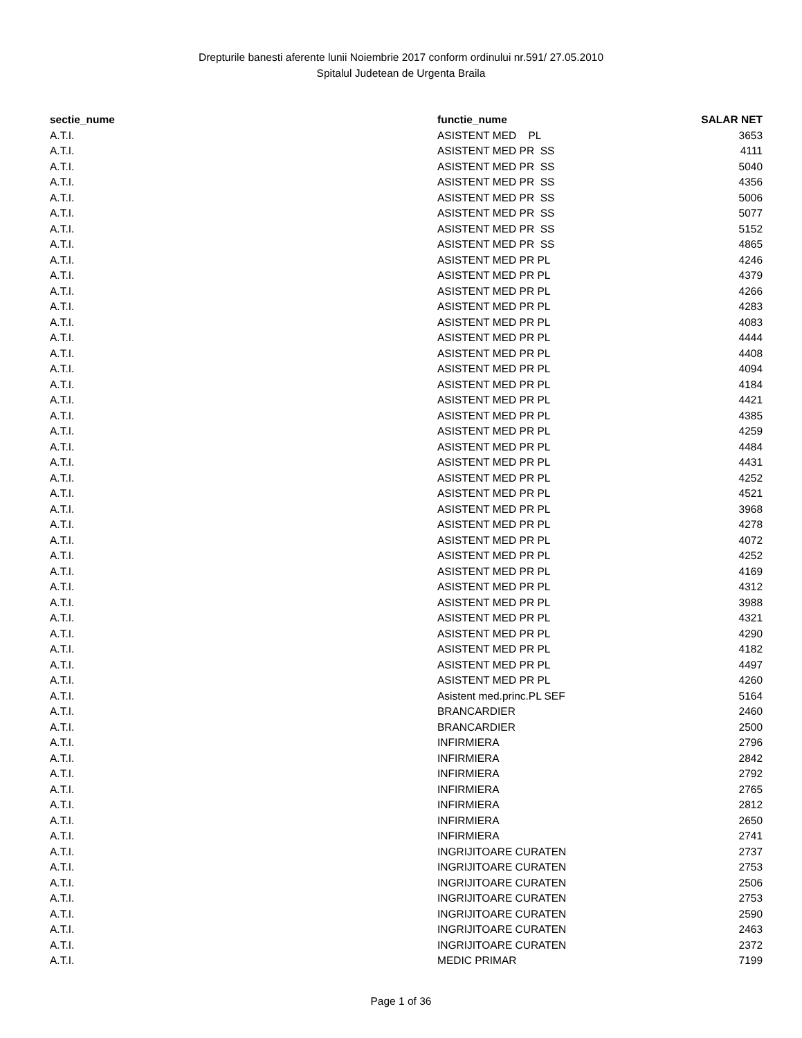Drepturile banesti aferente lunii Noiembrie 2017 conform ordinului nr.591/ 27.05.2010
Spitalul Judetean de Urgenta Braila
| sectie_nume | functie_nume | SALAR NET |
| --- | --- | --- |
| A.T.I. | ASISTENT MED PL | 3653 |
| A.T.I. | ASISTENT MED PR SS | 4111 |
| A.T.I. | ASISTENT MED PR SS | 5040 |
| A.T.I. | ASISTENT MED PR SS | 4356 |
| A.T.I. | ASISTENT MED PR SS | 5006 |
| A.T.I. | ASISTENT MED PR SS | 5077 |
| A.T.I. | ASISTENT MED PR SS | 5152 |
| A.T.I. | ASISTENT MED PR SS | 4865 |
| A.T.I. | ASISTENT MED PR PL | 4246 |
| A.T.I. | ASISTENT MED PR PL | 4379 |
| A.T.I. | ASISTENT MED PR PL | 4266 |
| A.T.I. | ASISTENT MED PR PL | 4283 |
| A.T.I. | ASISTENT MED PR PL | 4083 |
| A.T.I. | ASISTENT MED PR PL | 4444 |
| A.T.I. | ASISTENT MED PR PL | 4408 |
| A.T.I. | ASISTENT MED PR PL | 4094 |
| A.T.I. | ASISTENT MED PR PL | 4184 |
| A.T.I. | ASISTENT MED PR PL | 4421 |
| A.T.I. | ASISTENT MED PR PL | 4385 |
| A.T.I. | ASISTENT MED PR PL | 4259 |
| A.T.I. | ASISTENT MED PR PL | 4484 |
| A.T.I. | ASISTENT MED PR PL | 4431 |
| A.T.I. | ASISTENT MED PR PL | 4252 |
| A.T.I. | ASISTENT MED PR PL | 4521 |
| A.T.I. | ASISTENT MED PR PL | 3968 |
| A.T.I. | ASISTENT MED PR PL | 4278 |
| A.T.I. | ASISTENT MED PR PL | 4072 |
| A.T.I. | ASISTENT MED PR PL | 4252 |
| A.T.I. | ASISTENT MED PR PL | 4169 |
| A.T.I. | ASISTENT MED PR PL | 4312 |
| A.T.I. | ASISTENT MED PR PL | 3988 |
| A.T.I. | ASISTENT MED PR PL | 4321 |
| A.T.I. | ASISTENT MED PR PL | 4290 |
| A.T.I. | ASISTENT MED PR PL | 4182 |
| A.T.I. | ASISTENT MED PR PL | 4497 |
| A.T.I. | ASISTENT MED PR PL | 4260 |
| A.T.I. | Asistent med.princ.PL SEF | 5164 |
| A.T.I. | BRANCARDIER | 2460 |
| A.T.I. | BRANCARDIER | 2500 |
| A.T.I. | INFIRMIERA | 2796 |
| A.T.I. | INFIRMIERA | 2842 |
| A.T.I. | INFIRMIERA | 2792 |
| A.T.I. | INFIRMIERA | 2765 |
| A.T.I. | INFIRMIERA | 2812 |
| A.T.I. | INFIRMIERA | 2650 |
| A.T.I. | INFIRMIERA | 2741 |
| A.T.I. | INGRIJITOARE CURATEN | 2737 |
| A.T.I. | INGRIJITOARE CURATEN | 2753 |
| A.T.I. | INGRIJITOARE CURATEN | 2506 |
| A.T.I. | INGRIJITOARE CURATEN | 2753 |
| A.T.I. | INGRIJITOARE CURATEN | 2590 |
| A.T.I. | INGRIJITOARE CURATEN | 2463 |
| A.T.I. | INGRIJITOARE CURATEN | 2372 |
| A.T.I. | MEDIC PRIMAR | 7199 |
Page 1 of 36